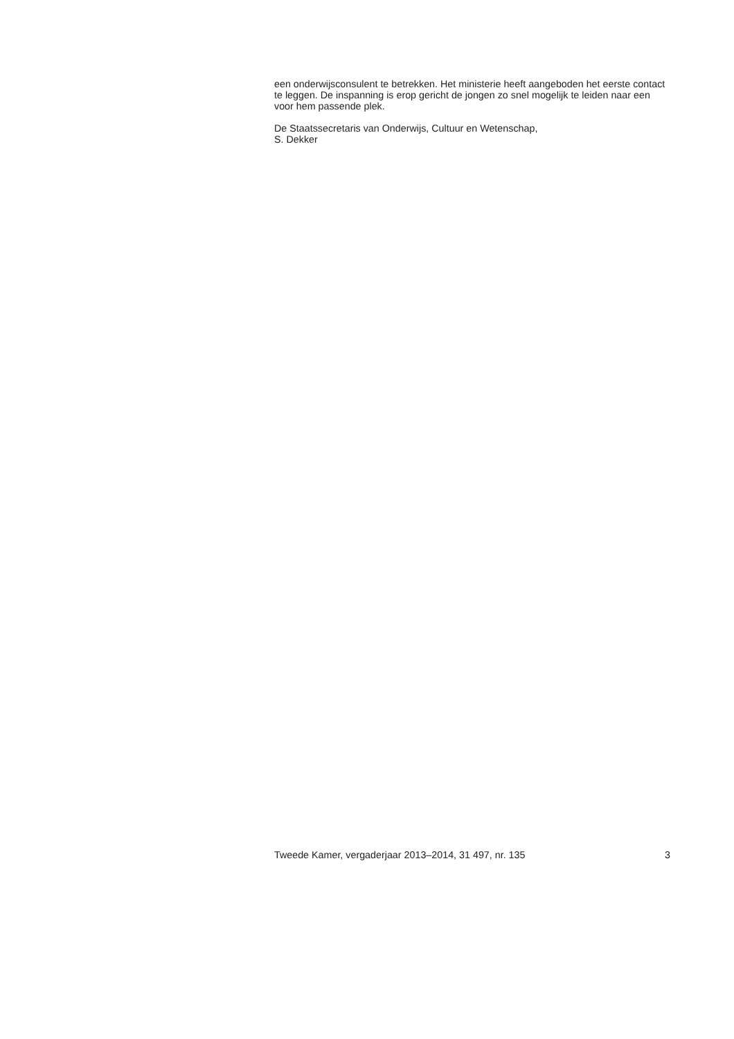een onderwijsconsulent te betrekken. Het ministerie heeft aangeboden het eerste contact te leggen. De inspanning is erop gericht de jongen zo snel mogelijk te leiden naar een voor hem passende plek.
De Staatssecretaris van Onderwijs, Cultuur en Wetenschap,
S. Dekker
Tweede Kamer, vergaderjaar 2013–2014, 31 497, nr. 135 3